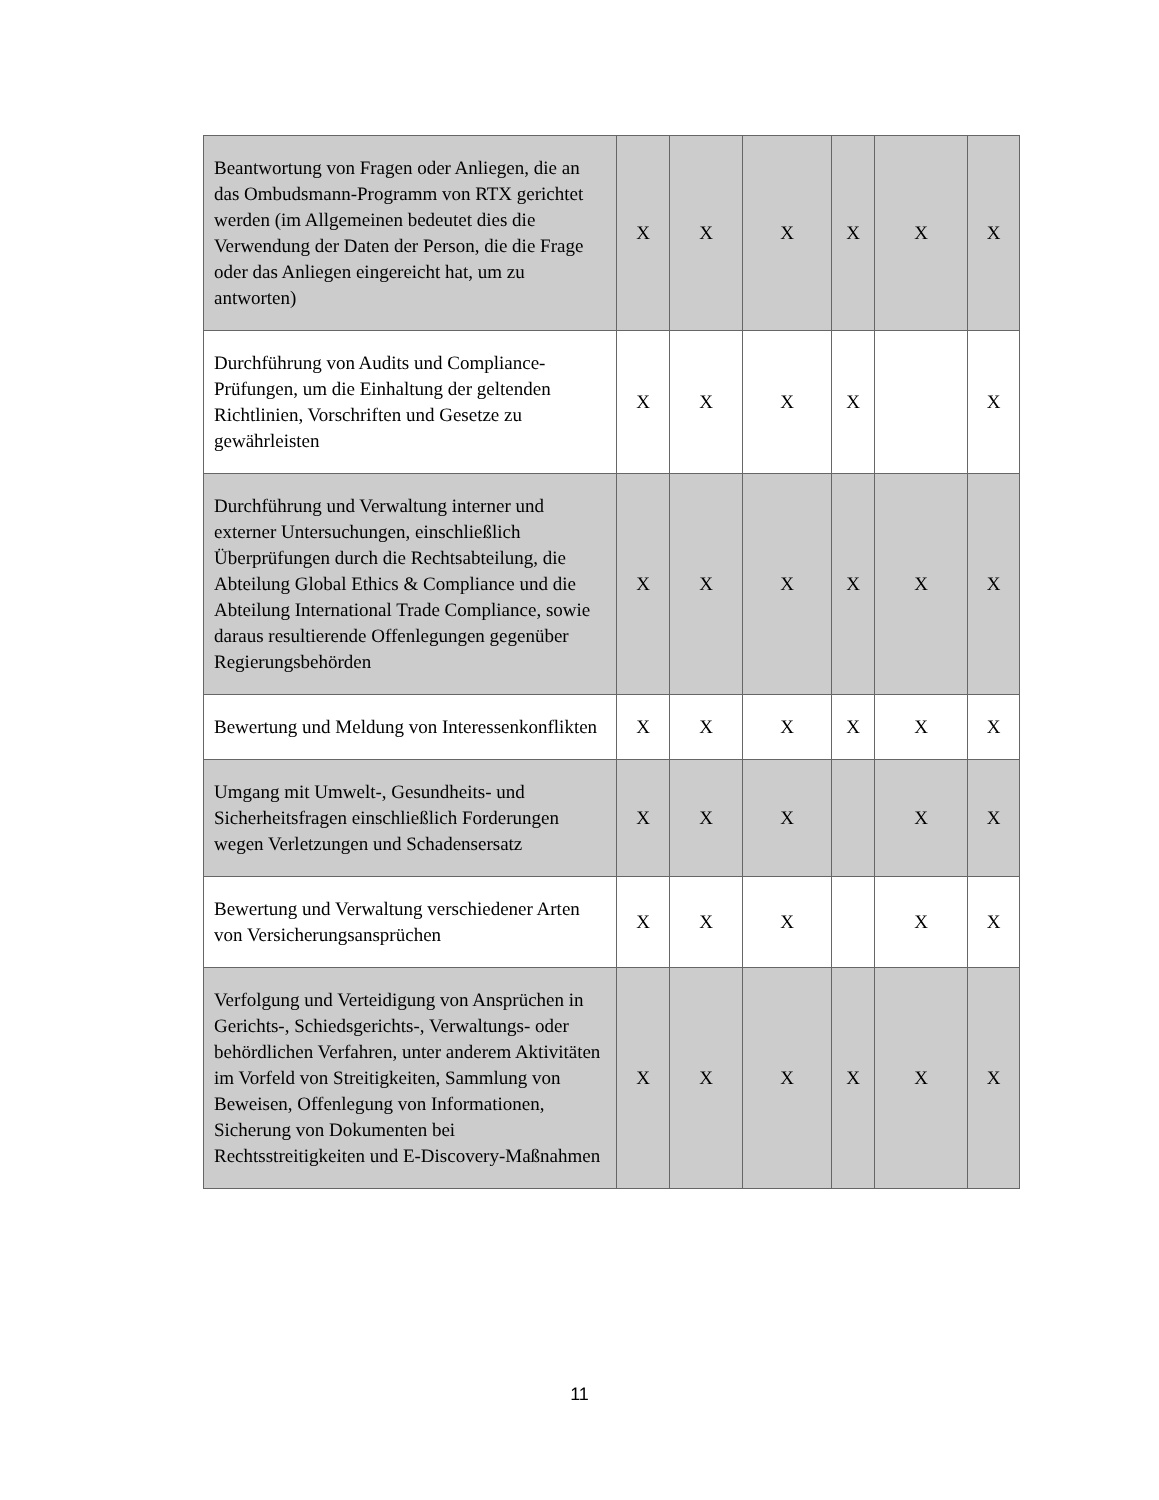| Beantwortung von Fragen oder Anliegen, die an das Ombudsmann-Programm von RTX gerichtet werden (im Allgemeinen bedeutet dies die Verwendung der Daten der Person, die die Frage oder das Anliegen eingereicht hat, um zu antworten) | X | X | X | X | X | X |
| Durchführung von Audits und Compliance-Prüfungen, um die Einhaltung der geltenden Richtlinien, Vorschriften und Gesetze zu gewährleisten | X | X | X | X | | X |
| Durchführung und Verwaltung interner und externer Untersuchungen, einschließlich Überprüfungen durch die Rechtsabteilung, die Abteilung Global Ethics & Compliance und die Abteilung International Trade Compliance, sowie daraus resultierende Offenlegungen gegenüber Regierungsbehörden | X | X | X | X | X | X |
| Bewertung und Meldung von Interessenkonflikten | X | X | X | X | X | X |
| Umgang mit Umwelt-, Gesundheits- und Sicherheitsfragen einschließlich Forderungen wegen Verletzungen und Schadensersatz | X | X | X | | X | X |
| Bewertung und Verwaltung verschiedener Arten von Versicherungsansprüchen | X | X | X | | X | X |
| Verfolgung und Verteidigung von Ansprüchen in Gerichts-, Schiedsgerichts-, Verwaltungs- oder behördlichen Verfahren, unter anderem Aktivitäten im Vorfeld von Streitigkeiten, Sammlung von Beweisen, Offenlegung von Informationen, Sicherung von Dokumenten bei Rechtsstreitigkeiten und E-Discovery-Maßnahmen | X | X | X | X | X | X |
11